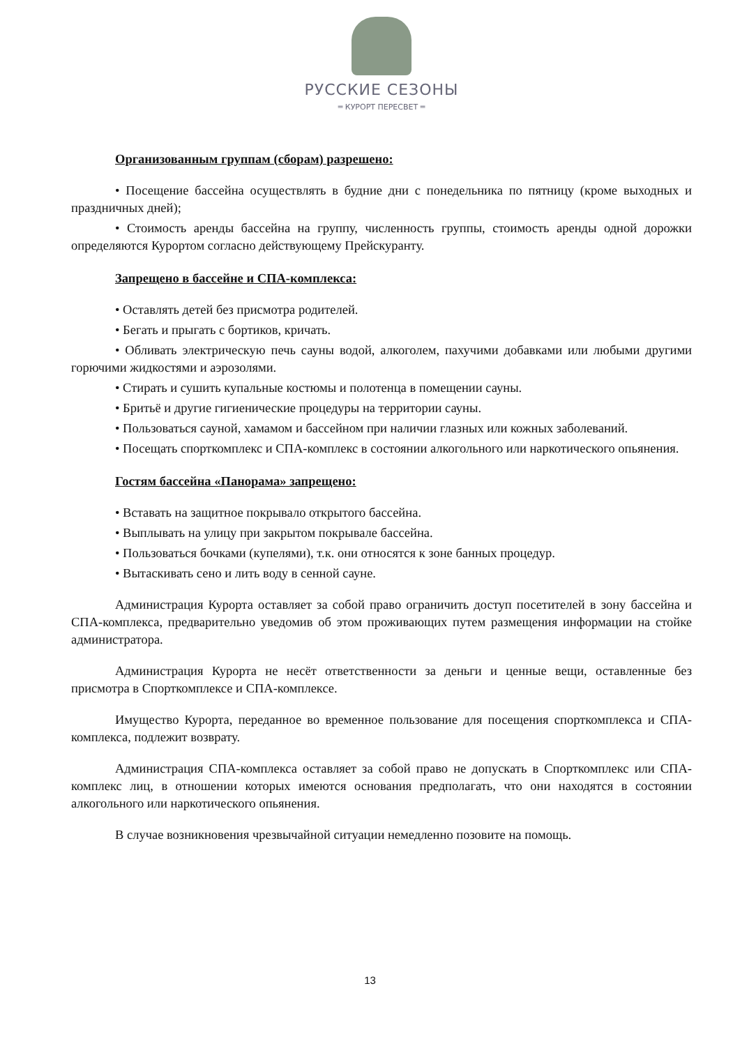РУССКИЕ СЕЗОНЫ
═ КУРОРТ ПЕРЕСВЕТ ═
Организованным группам (сборам) разрешено:
• Посещение бассейна осуществлять в будние дни с понедельника по пятницу (кроме выходных и праздничных дней);
• Стоимость аренды бассейна на группу, численность группы, стоимость аренды одной дорожки определяются Курортом согласно действующему Прейскуранту.
Запрещено в бассейне и СПА-комплекса:
• Оставлять детей без присмотра родителей.
• Бегать и прыгать с бортиков, кричать.
• Обливать электрическую печь сауны водой, алкоголем, пахучими добавками или любыми другими горючими жидкостями и аэрозолями.
• Стирать и сушить купальные костюмы и полотенца в помещении сауны.
• Бритьё и другие гигиенические процедуры на территории сауны.
• Пользоваться сауной, хамамом и бассейном при наличии глазных или кожных заболеваний.
• Посещать спорткомплекс и СПА-комплекс в состоянии алкогольного или наркотического опьянения.
Гостям бассейна «Панорама» запрещено:
• Вставать на защитное покрывало открытого бассейна.
• Выплывать на улицу при закрытом покрывале бассейна.
• Пользоваться бочками (купелями), т.к. они относятся к зоне банных процедур.
• Вытаскивать сено и лить воду в сенной сауне.
Администрация Курорта оставляет за собой право ограничить доступ посетителей в зону бассейна и СПА-комплекса, предварительно уведомив об этом проживающих путем размещения информации на стойке администратора.
Администрация Курорта не несёт ответственности за деньги и ценные вещи, оставленные без присмотра в Спорткомплексе и СПА-комплексе.
Имущество Курорта, переданное во временное пользование для посещения спорткомплекса и СПА-комплекса, подлежит возврату.
Администрация СПА-комплекса оставляет за собой право не допускать в Спорткомплекс или СПА-комплекс лиц, в отношении которых имеются основания предполагать, что они находятся в состоянии алкогольного или наркотического опьянения.
В случае возникновения чрезвычайной ситуации немедленно позовите на помощь.
13